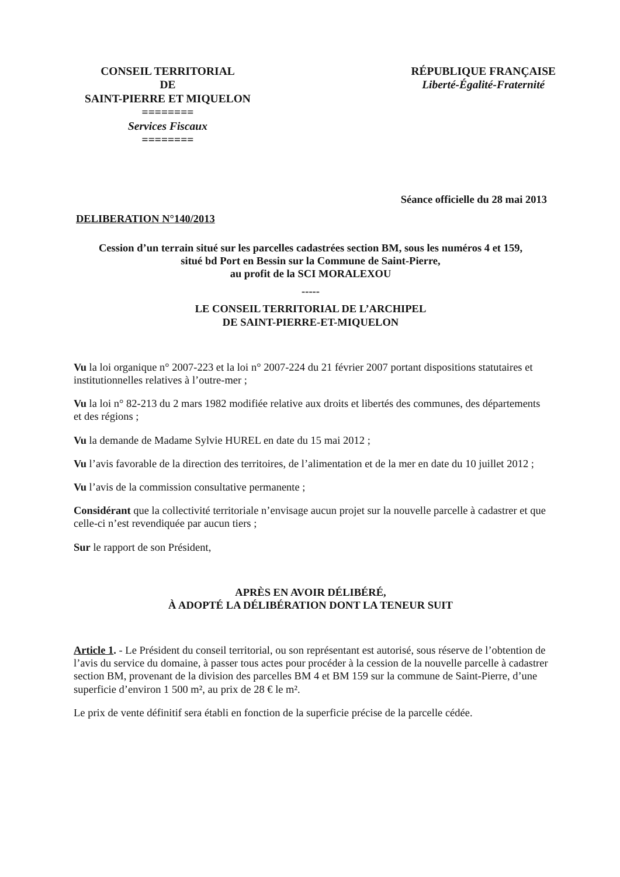CONSEIL TERRITORIAL
DE
SAINT-PIERRE ET MIQUELON
========
Services Fiscaux
========
RÉPUBLIQUE FRANÇAISE
Liberté-Égalité-Fraternité
Séance officielle du 28 mai 2013
DELIBERATION N°140/2013
Cession d’un terrain situé sur les parcelles cadastrées section BM, sous les numéros 4 et 159,
situé bd Port en Bessin sur la Commune de Saint-Pierre,
au profit de la SCI MORALEXOU
-----
LE CONSEIL TERRITORIAL DE L’ARCHIPEL
DE SAINT-PIERRE-ET-MIQUELON
Vu la loi organique n° 2007-223 et la loi n° 2007-224 du 21 février 2007 portant dispositions statutaires et institutionnelles relatives à l’outre-mer ;
Vu la loi n° 82-213 du 2 mars 1982 modifiée relative aux droits et libertés des communes, des départements et des régions ;
Vu la demande de Madame Sylvie HUREL en date du 15 mai 2012 ;
Vu l’avis favorable de la direction des territoires, de l’alimentation et de la mer en date du 10 juillet 2012 ;
Vu l’avis de la commission consultative permanente ;
Considérant que la collectivité territoriale n’envisage aucun projet sur la nouvelle parcelle à cadastrer et que celle-ci n’est revendiquée par aucun tiers ;
Sur le rapport de son Président,
APRÈS EN AVOIR DÉLIBÉRÉ,
À ADOPTÉ LA DÉLIBÉRATION DONT LA TENEUR SUIT
Article 1. - Le Président du conseil territorial, ou son représentant est autorisé, sous réserve de l’obtention de l’avis du service du domaine, à passer tous actes pour procéder à la cession de la nouvelle parcelle à cadastrer section BM, provenant de la division des parcelles BM 4 et BM 159 sur la commune de Saint-Pierre, d’une superficie d’environ 1 500 m², au prix de 28 € le m².
Le prix de vente définitif sera établi en fonction de la superficie précise de la parcelle cédée.